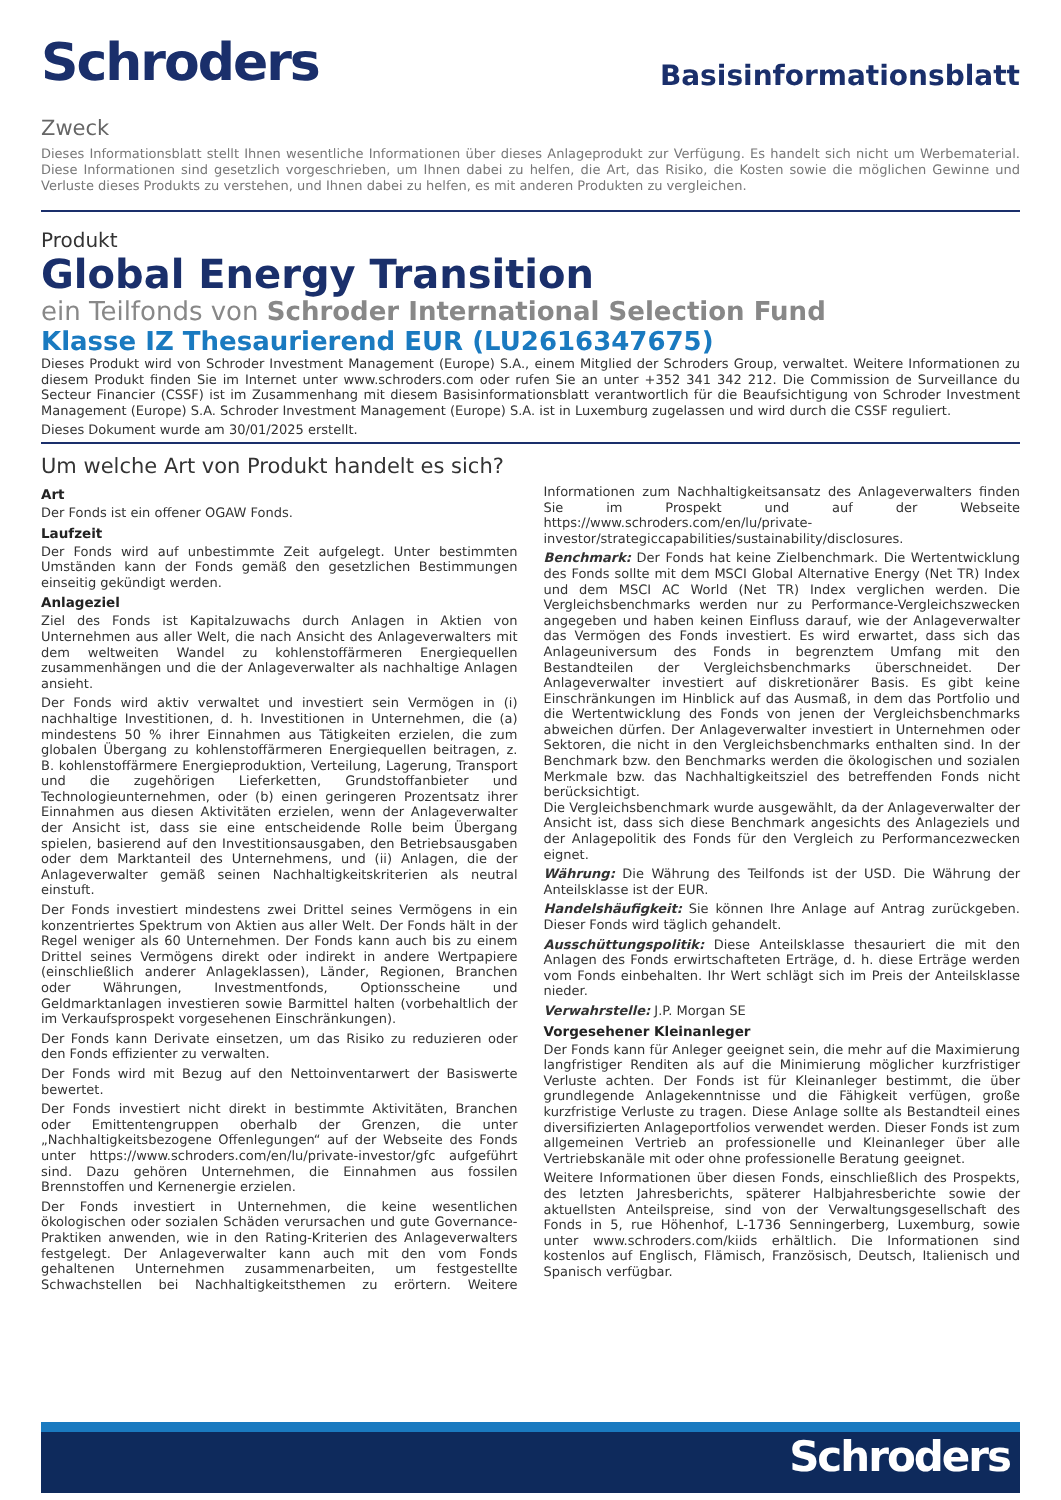Schroders
Basisinformationsblatt
Zweck
Dieses Informationsblatt stellt Ihnen wesentliche Informationen über dieses Anlageprodukt zur Verfügung. Es handelt sich nicht um Werbematerial. Diese Informationen sind gesetzlich vorgeschrieben, um Ihnen dabei zu helfen, die Art, das Risiko, die Kosten sowie die möglichen Gewinne und Verluste dieses Produkts zu verstehen, und Ihnen dabei zu helfen, es mit anderen Produkten zu vergleichen.
Produkt
Global Energy Transition
ein Teilfonds von Schroder International Selection Fund
Klasse IZ Thesaurierend EUR (LU2616347675)
Dieses Produkt wird von Schroder Investment Management (Europe) S.A., einem Mitglied der Schroders Group, verwaltet. Weitere Informationen zu diesem Produkt finden Sie im Internet unter www.schroders.com oder rufen Sie an unter +352 341 342 212. Die Commission de Surveillance du Secteur Financier (CSSF) ist im Zusammenhang mit diesem Basisinformationsblatt verantwortlich für die Beaufsichtigung von Schroder Investment Management (Europe) S.A. Schroder Investment Management (Europe) S.A. ist in Luxemburg zugelassen und wird durch die CSSF reguliert.
Dieses Dokument wurde am 30/01/2025 erstellt.
Um welche Art von Produkt handelt es sich?
Art
Der Fonds ist ein offener OGAW Fonds.
Laufzeit
Der Fonds wird auf unbestimmte Zeit aufgelegt. Unter bestimmten Umständen kann der Fonds gemäß den gesetzlichen Bestimmungen einseitig gekündigt werden.
Anlageziel
Ziel des Fonds ist Kapitalzuwachs durch Anlagen in Aktien von Unternehmen aus aller Welt, die nach Ansicht des Anlageverwalters mit dem weltweiten Wandel zu kohlenstoffärmeren Energiequellen zusammenhängen und die der Anlageverwalter als nachhaltige Anlagen ansieht.
Der Fonds wird aktiv verwaltet und investiert sein Vermögen in (i) nachhaltige Investitionen, d. h. Investitionen in Unternehmen, die (a) mindestens 50 % ihrer Einnahmen aus Tätigkeiten erzielen, die zum globalen Übergang zu kohlenstoffärmeren Energiequellen beitragen, z. B. kohlenstoffärmere Energieproduktion, Verteilung, Lagerung, Transport und die zugehörigen Lieferketten, Grundstoffanbieter und Technologieunternehmen, oder (b) einen geringeren Prozentsatz ihrer Einnahmen aus diesen Aktivitäten erzielen, wenn der Anlageverwalter der Ansicht ist, dass sie eine entscheidende Rolle beim Übergang spielen, basierend auf den Investitionsausgaben, den Betriebsausgaben oder dem Marktanteil des Unternehmens, und (ii) Anlagen, die der Anlageverwalter gemäß seinen Nachhaltigkeitskriterien als neutral einstuft.
Der Fonds investiert mindestens zwei Drittel seines Vermögens in ein konzentriertes Spektrum von Aktien aus aller Welt. Der Fonds hält in der Regel weniger als 60 Unternehmen. Der Fonds kann auch bis zu einem Drittel seines Vermögens direkt oder indirekt in andere Wertpapiere (einschließlich anderer Anlageklassen), Länder, Regionen, Branchen oder Währungen, Investmentfonds, Optionsscheine und Geldmarktanlagen investieren sowie Barmittel halten (vorbehaltlich der im Verkaufsprospekt vorgesehenen Einschränkungen).
Der Fonds kann Derivate einsetzen, um das Risiko zu reduzieren oder den Fonds effizienter zu verwalten.
Der Fonds wird mit Bezug auf den Nettoinventarwert der Basiswerte bewertet.
Der Fonds investiert nicht direkt in bestimmte Aktivitäten, Branchen oder Emittentengruppen oberhalb der Grenzen, die unter „Nachhaltigkeitsbezogene Offenlegungen“ auf der Webseite des Fonds unter https://www.schroders.com/en/lu/private-investor/gfc aufgeführt sind. Dazu gehören Unternehmen, die Einnahmen aus fossilen Brennstoffen und Kernenergie erzielen.
Der Fonds investiert in Unternehmen, die keine wesentlichen ökologischen oder sozialen Schäden verursachen und gute Governance-Praktiken anwenden, wie in den Rating-Kriterien des Anlageverwalters festgelegt. Der Anlageverwalter kann auch mit den vom Fonds gehaltenen Unternehmen zusammenarbeiten, um festgestellte Schwachstellen bei Nachhaltigkeitsthemen zu erörtern. Weitere Informationen zum Nachhaltigkeitsansatz des Anlageverwalters finden Sie im Prospekt und auf der Webseite https://www.schroders.com/en/lu/private-investor/strategiccapabilities/sustainability/disclosures.
Benchmark: Der Fonds hat keine Zielbenchmark. Die Wertentwicklung des Fonds sollte mit dem MSCI Global Alternative Energy (Net TR) Index und dem MSCI AC World (Net TR) Index verglichen werden. Die Vergleichsbenchmarks werden nur zu Performance-Vergleichszwecken angegeben und haben keinen Einfluss darauf, wie der Anlageverwalter das Vermögen des Fonds investiert. Es wird erwartet, dass sich das Anlageuniversum des Fonds in begrenztem Umfang mit den Bestandteilen der Vergleichsbenchmarks überschneidet. Der Anlageverwalter investiert auf diskretionärer Basis. Es gibt keine Einschränkungen im Hinblick auf das Ausmaß, in dem das Portfolio und die Wertentwicklung des Fonds von jenen der Vergleichsbenchmarks abweichen dürfen. Der Anlageverwalter investiert in Unternehmen oder Sektoren, die nicht in den Vergleichsbenchmarks enthalten sind. In der Benchmark bzw. den Benchmarks werden die ökologischen und sozialen Merkmale bzw. das Nachhaltigkeitsziel des betreffenden Fonds nicht berücksichtigt.
Die Vergleichsbenchmark wurde ausgewählt, da der Anlageverwalter der Ansicht ist, dass sich diese Benchmark angesichts des Anlageziels und der Anlagepolitik des Fonds für den Vergleich zu Performancezwecken eignet.
Währung: Die Währung des Teilfonds ist der USD. Die Währung der Anteilsklasse ist der EUR.
Handelshäufigkeit: Sie können Ihre Anlage auf Antrag zurückgeben. Dieser Fonds wird täglich gehandelt.
Ausschüttungspolitik: Diese Anteilsklasse thesauriert die mit den Anlagen des Fonds erwirtschafteten Erträge, d. h. diese Erträge werden vom Fonds einbehalten. Ihr Wert schlägt sich im Preis der Anteilsklasse nieder.
Verwahrstelle: J.P. Morgan SE
Vorgesehener Kleinanleger
Der Fonds kann für Anleger geeignet sein, die mehr auf die Maximierung langfristiger Renditen als auf die Minimierung möglicher kurzfristiger Verluste achten. Der Fonds ist für Kleinanleger bestimmt, die über grundlegende Anlagekenntnisse und die Fähigkeit verfügen, große kurzfristige Verluste zu tragen. Diese Anlage sollte als Bestandteil eines diversifizierten Anlageportfolios verwendet werden. Dieser Fonds ist zum allgemeinen Vertrieb an professionelle und Kleinanleger über alle Vertriebskanäle mit oder ohne professionelle Beratung geeignet.
Weitere Informationen über diesen Fonds, einschließlich des Prospekts, des letzten Jahresberichts, späterer Halbjahresberichte sowie der aktuellsten Anteilspreise, sind von der Verwaltungsgesellschaft des Fonds in 5, rue Höhenhof, L-1736 Senningerberg, Luxemburg, sowie unter www.schroders.com/kiids erhältlich. Die Informationen sind kostenlos auf Englisch, Flämisch, Französisch, Deutsch, Italienisch und Spanisch verfügbar.
Schroders